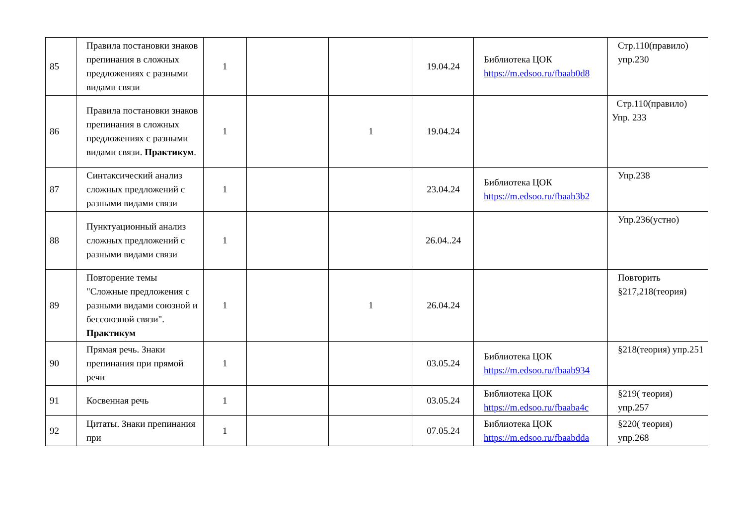| 85 | Правила постановки знаков препинания в сложных предложениях с разными видами связи | 1 | | | 19.04.24 | Библиотека ЦОК https://m.edsoo.ru/fbaab0d8 | Стр.110(правило) упр.230 |
| 86 | Правила постановки знаков препинания в сложных предложениях с разными видами связи. Практикум . | 1 | | 1 | 19.04.24 | | Стр.110(правило) Упр. 233 |
| 87 | Синтаксический анализ сложных предложений с разными видами связи | 1 | | | 23.04.24 | Библиотека ЦОК https://m.edsoo.ru/fbaab3b2 | Упр.238 |
| 88 | Пунктуационный анализ сложных предложений с разными видами связи | 1 | | | 26.04..24 | | Упр.236(устно) |
| 89 | Повторение темы "Сложные предложения с разными видами союзной и бессоюзной связи". Практикум | 1 | | 1 | 26.04.24 | | Повторить §217,218(теория) |
| 90 | Прямая речь. Знаки препинания при прямой речи | 1 | | | 03.05.24 | Библиотека ЦОК https://m.edsoo.ru/fbaab934 | §218(теория) упр.251 |
| 91 | Косвенная речь | 1 | | | 03.05.24 | Библиотека ЦОК https://m.edsoo.ru/fbaaba4c | §219( теория) упр.257 |
| 92 | Цитаты. Знаки препинания при | 1 | | | 07.05.24 | Библиотека ЦОК https://m.edsoo.ru/fbaabdda | §220( теория) упр.268 |